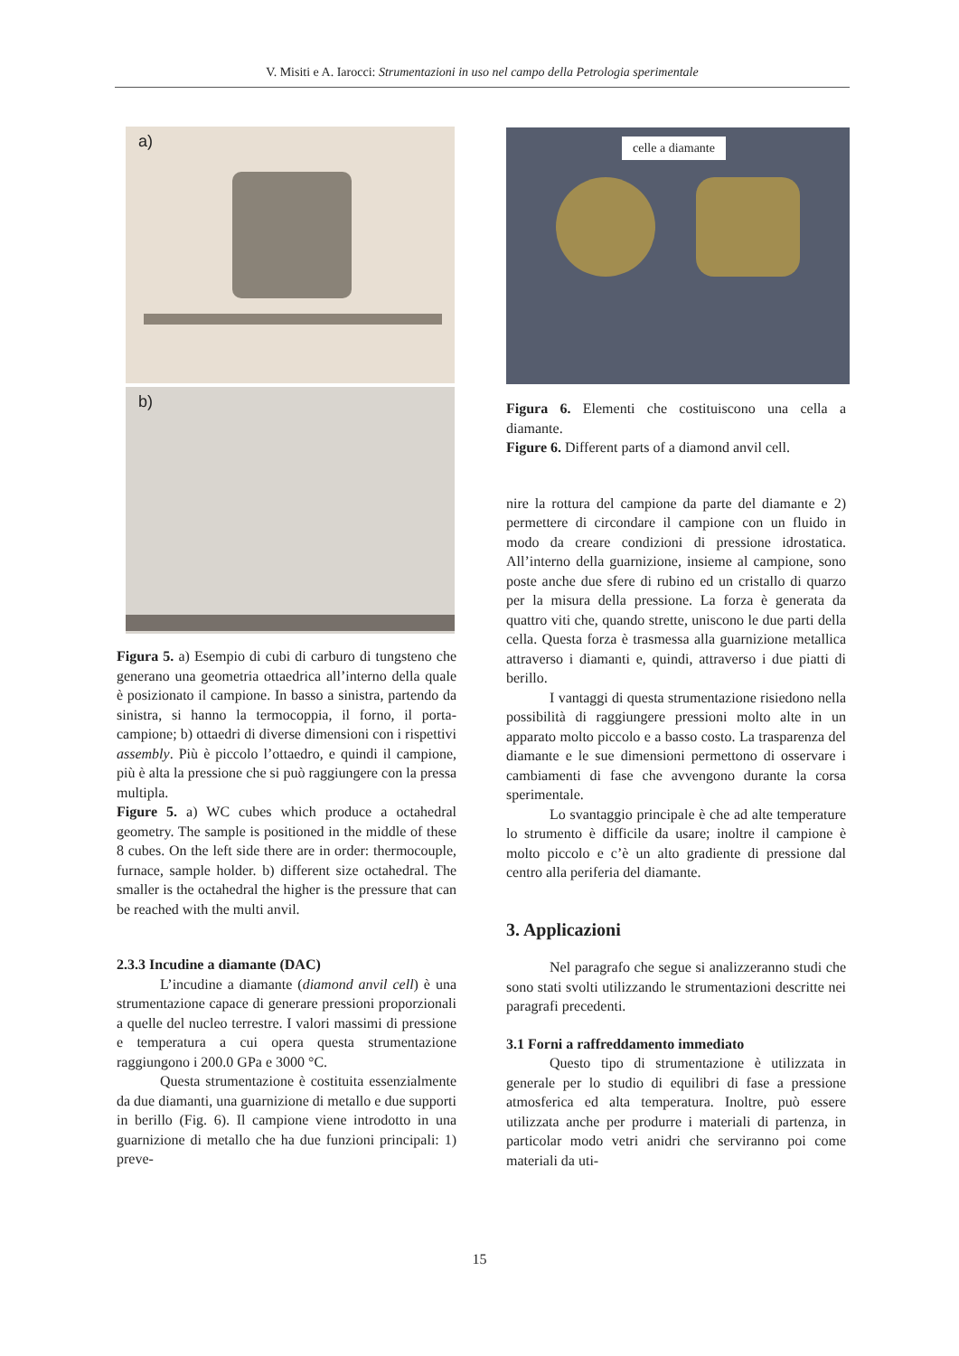V. Misiti e A. Iarocci: Strumentazioni in uso nel campo della Petrologia sperimentale
a)
b)
Figura 5. a) Esempio di cubi di carburo di tungsteno che generano una geometria ottaedrica all’interno della quale è posizionato il campione. In basso a sinistra, partendo da sinistra, si hanno la termocoppia, il forno, il porta-campione; b) ottaedri di diverse dimensioni con i rispettivi assembly. Più è piccolo l’ottaedro, e quindi il campione, più è alta la pressione che si può raggiungere con la pressa multipla.
Figure 5. a) WC cubes which produce a octahedral geometry. The sample is positioned in the middle of these 8 cubes. On the left side there are in order: thermocouple, furnace, sample holder. b) different size octahedral. The smaller is the octahedral the higher is the pressure that can be reached with the multi anvil.
2.3.3 Incudine a diamante (DAC)
L’incudine a diamante (diamond anvil cell) è una strumentazione capace di generare pressioni proporzionali a quelle del nucleo terrestre. I valori massimi di pressione e temperatura a cui opera questa strumentazione raggiungono i 200.0 GPa e 3000 °C.
Questa strumentazione è costituita essenzialmente da due diamanti, una guarnizione di metallo e due supporti in berillo (Fig. 6). Il campione viene introdotto in una guarnizione di metallo che ha due funzioni principali: 1) preve-
celle a diamante
Figura 6. Elementi che costituiscono una cella a diamante.
Figure 6. Different parts of a diamond anvil cell.
nire la rottura del campione da parte del diamante e 2) permettere di circondare il campione con un fluido in modo da creare condizioni di pressione idrostatica. All’interno della guarnizione, insieme al campione, sono poste anche due sfere di rubino ed un cristallo di quarzo per la misura della pressione. La forza è generata da quattro viti che, quando strette, uniscono le due parti della cella. Questa forza è trasmessa alla guarnizione metallica attraverso i diamanti e, quindi, attraverso i due piatti di berillo.
I vantaggi di questa strumentazione risiedono nella possibilità di raggiungere pressioni molto alte in un apparato molto piccolo e a basso costo. La trasparenza del diamante e le sue dimensioni permettono di osservare i cambiamenti di fase che avvengono durante la corsa sperimentale.
Lo svantaggio principale è che ad alte temperature lo strumento è difficile da usare; inoltre il campione è molto piccolo e c’è un alto gradiente di pressione dal centro alla periferia del diamante.
3. Applicazioni
Nel paragrafo che segue si analizzeranno studi che sono stati svolti utilizzando le strumentazioni descritte nei paragrafi precedenti.
3.1 Forni a raffreddamento immediato
Questo tipo di strumentazione è utilizzata in generale per lo studio di equilibri di fase a pressione atmosferica ed alta temperatura. Inoltre, può essere utilizzata anche per produrre i materiali di partenza, in particolar modo vetri anidri che serviranno poi come materiali da uti-
15